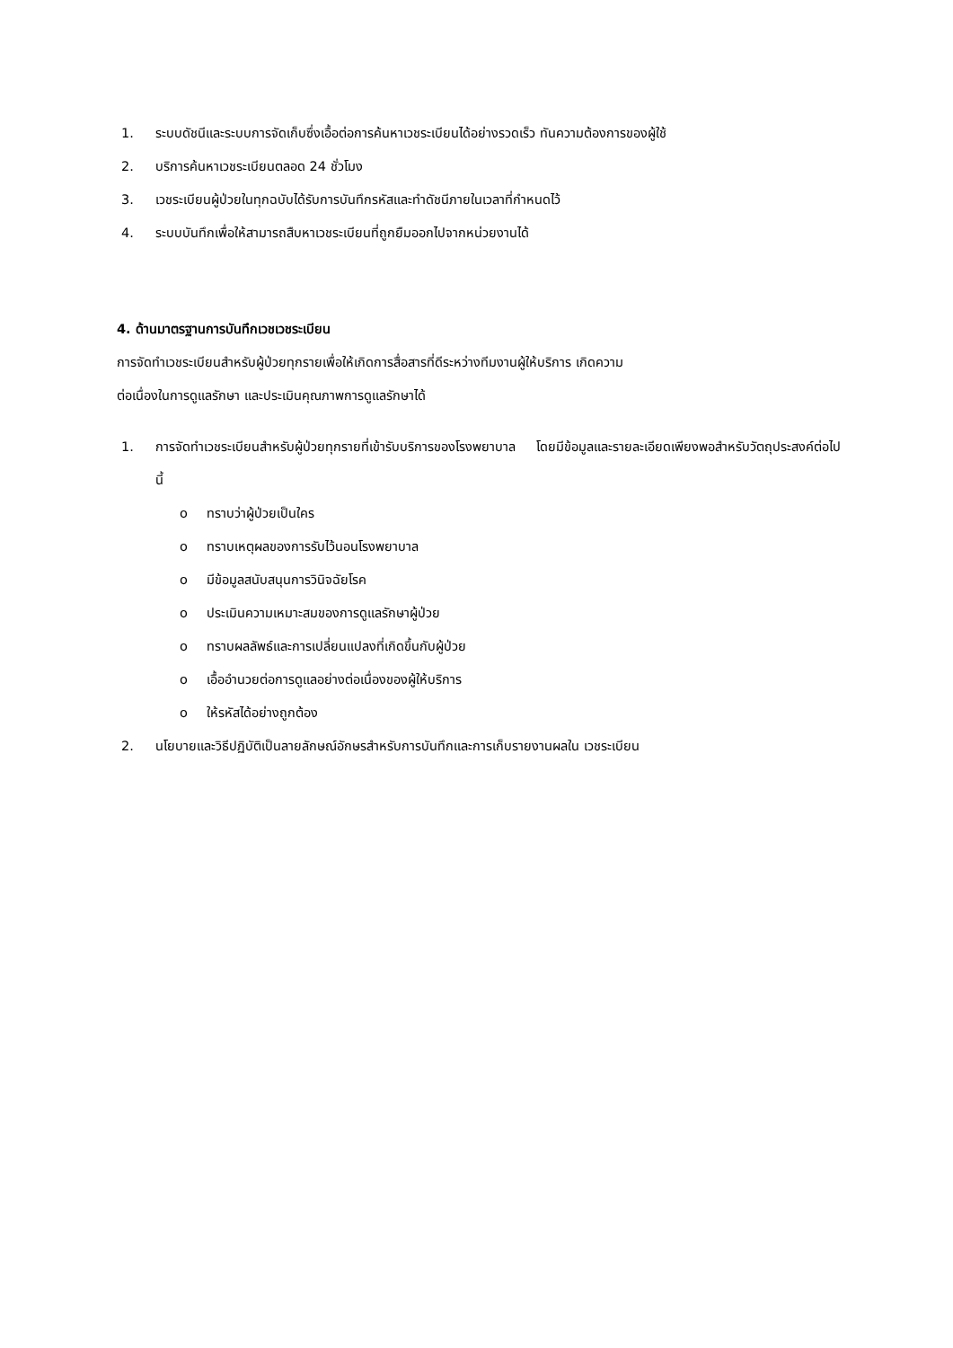1. ระบบดัชนีและระบบการจัดเก็บซึ่งเอื้อต่อการค้นหาเวชระเบียนได้อย่างรวดเร็ว ทันความต้องการของผู้ใช้
2. บริการค้นหาเวชระเบียนตลอด 24 ชั่วโมง
3. เวชระเบียนผู้ป่วยในทุกฉบับได้รับการบันทึกรหัสและทำดัชนีภายในเวลาที่กำหนดไว้
4. ระบบบันทึกเพื่อให้สามารถสืบหาเวชระเบียนที่ถูกยืมออกไปจากหน่วยงานได้
4. ด้านมาตรฐานการบันทึกเวชเวชระเบียน
การจัดทำเวชระเบียนสำหรับผู้ป่วยทุกรายเพื่อให้เกิดการสื่อสารที่ดีระหว่างทีมงานผู้ให้บริการ เกิดความ
ต่อเนื่องในการดูแลรักษา และประเมินคุณภาพการดูแลรักษาได้
1. การจัดทำเวชระเบียนสำหรับผู้ป่วยทุกรายที่เข้ารับบริการของโรงพยาบาล โดยมีข้อมูลและรายละเอียดเพียงพอสำหรับวัตถุประสงค์ต่อไปนี้
o ทราบว่าผู้ป่วยเป็นใคร
o ทราบเหตุผลของการรับไว้นอนโรงพยาบาล
o มีข้อมูลสนับสนุนการวินิจฉัยโรค
o ประเมินความเหมาะสมของการดูแลรักษาผู้ป่วย
o ทราบผลลัพธ์และการเปลี่ยนแปลงที่เกิดขึ้นกับผู้ป่วย
o เอื้ออำนวยต่อการดูแลอย่างต่อเนื่องของผู้ให้บริการ
o ให้รหัสได้อย่างถูกต้อง
2. นโยบายและวิธีปฏิบัติเป็นลายลักษณ์อักษรสำหรับการบันทึกและการเก็บรายงานผลใน เวชระเบียน